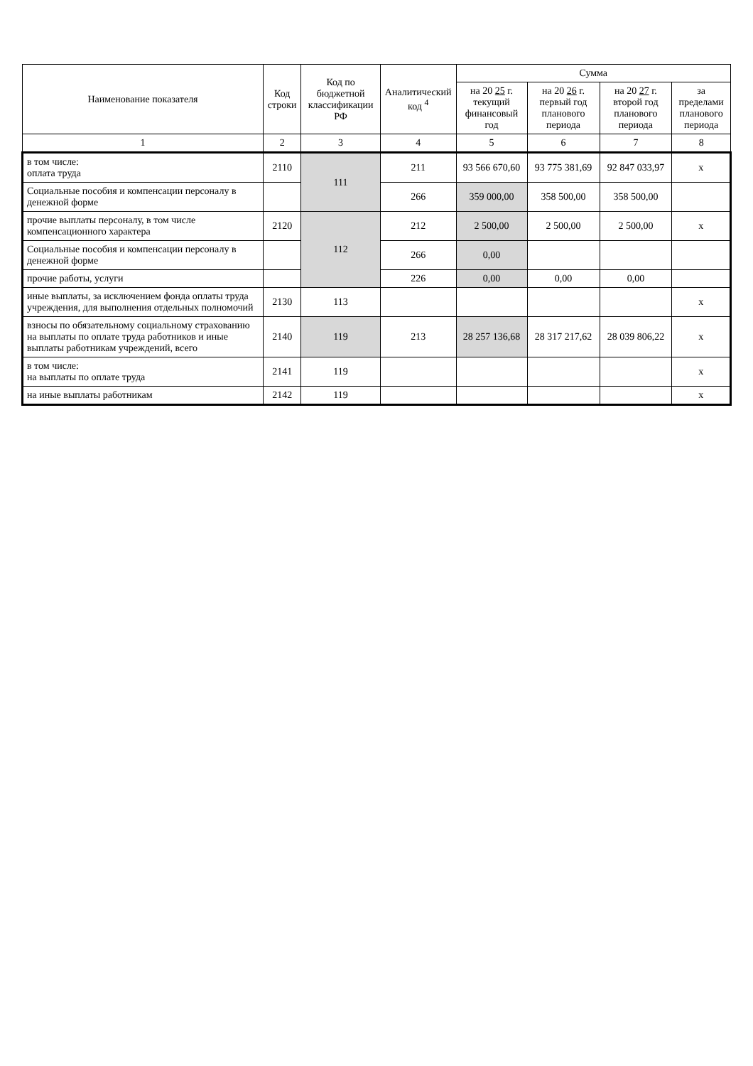| Наименование показателя | Код строки | Код по бюджетной классификации РФ | Аналитический код <sup>4</sup> | Сумма | | | |
| --- | --- | --- | --- | --- | --- | --- | --- |
| | | | | на 20 25 г. текущий финансовый год | на 20 26 г. первый год планового периода | на 20 27 г. второй год планового периода | за пределами планового периода |
| 1 | 2 | 3 | 4 | 5 | 6 | 7 | 8 |
| в том числе: оплата труда | 2110 | 111 | 211 | 93 566 670,60 | 93 775 381,69 | 92 847 033,97 | х |
| Социальные пособия и компенсации персоналу в денежной форме | | | 266 | 359 000,00 | 358 500,00 | 358 500,00 | |
| прочие выплаты персоналу, в том числе компенсационного характера | 2120 | 112 | 212 | 2 500,00 | 2 500,00 | 2 500,00 | х |
| Социальные пособия и компенсации персоналу в денежной форме | | | 266 | 0,00 | | | |
| прочие работы, услуги | | | 226 | 0,00 | 0,00 | 0,00 | |
| иные выплаты, за исключением фонда оплаты труда учреждения, для выполнения отдельных полномочий | 2130 | 113 | | | | | х |
| взносы по обязательному социальному страхованию на выплаты по оплате труда работников и иные выплаты работникам учреждений, всего | 2140 | 119 | 213 | 28 257 136,68 | 28 317 217,62 | 28 039 806,22 | х |
| в том числе: на выплаты по оплате труда | 2141 | 119 | | | | | х |
| на иные выплаты работникам | 2142 | 119 | | | | | х |